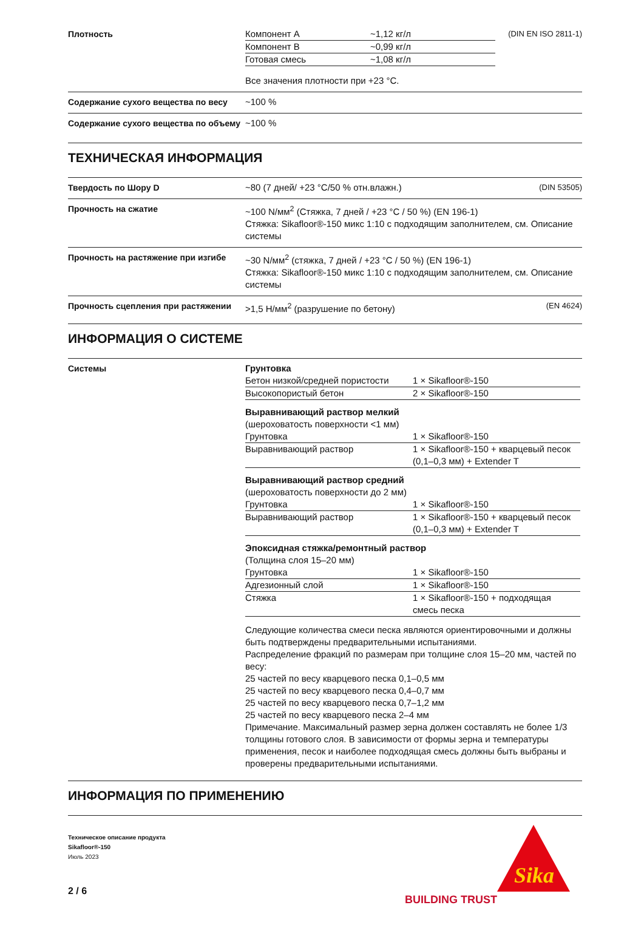Плотность
| Компонент A | ~1,12 кг/л |
| Компонент B | ~0,99 кг/л |
| Готовая смесь | ~1,08 кг/л |
(DIN EN ISO 2811-1)
Все значения плотности при +23 °C.
Содержание сухого вещества по весу ~100 %
Содержание сухого вещества по объ­ему
~100 %
ТЕХНИЧЕСКАЯ ИНФОРМАЦИЯ
Твердость по Шору D ~80 (7 дней/ +23 °C/50 % отн.влажн.) (DIN 53505)
Прочность на сжатие ~100 N/мм<sup>2</sup> (Стяжка, 7 дней / +23 °C / 50 %) (EN 196-1)
Стяжка: Sikafloor®-150 микс 1:10 с подходящим заполнителем, см. Описание системы
Прочность на растяжение при изгибе ~30 N/мм<sup>2</sup> (стяжка, 7 дней / +23 °C / 50 %) (EN 196-1)
Стяжка: Sikafloor®-150 микс 1:10 с подходящим заполнителем, см. Описание системы
Прочность сцепления при растяже­нии
>1,5 Н/мм<sup>2</sup> (разрушение по бетону) (EN 4624)
ИНФОРМАЦИЯ О СИСТЕМЕ
Системы Грунтовка
| Бетон низкой/средней пористости | 1 × Sikafloor®-150 |
| Высокопористый бетон | 2 × Sikafloor®-150 |
Выравнивающий раствор мелкий
(шероховатость поверхности <1 мм)
| Грунтовка | 1 × Sikafloor®-150 |
| Выравнивающий раствор | 1 × Sikafloor®-150 + кварцевый песок (0,1–0,3 мм) + Extender T |
Выравнивающий раствор средний
(шероховатость поверхности до 2 мм)
| Грунтовка | 1 × Sikafloor®-150 |
| Выравнивающий раствор | 1 × Sikafloor®-150 + кварцевый песок (0,1–0,3 мм) + Extender T |
Эпоксидная стяжка/ремонтный раствор
(Толщина слоя 15–20 мм)
| Грунтовка | 1 × Sikafloor®-150 |
| Адгезионный слой | 1 × Sikafloor®-150 |
| Стяжка | 1 × Sikafloor®-150 + подходящая смесь песка |
Следующие количества смеси песка являются ориентировочными и должны быть подтверждены предварительными испытаниями.
Распределение фракций по размерам при толщине слоя 15–20 мм, частей по весу:
25 частей по весу кварцевого песка 0,1–0,5 мм
25 частей по весу кварцевого песка 0,4–0,7 мм
25 частей по весу кварцевого песка 0,7–1,2 мм
25 частей по весу кварцевого песка 2–4 мм
Примечание. Максимальный размер зерна должен составлять не более 1/3 толщины готового слоя. В зависимости от формы зерна и температуры применения, песок и наиболее подходящая смесь должны быть выбраны и проверены предварительными испытаниями.
ИНФОРМАЦИЯ ПО ПРИМЕНЕНИЮ
Техническое описание продукта
Sikafloor®-150
Июль 2023
2 / 6
BUILDING TRUST
Sika